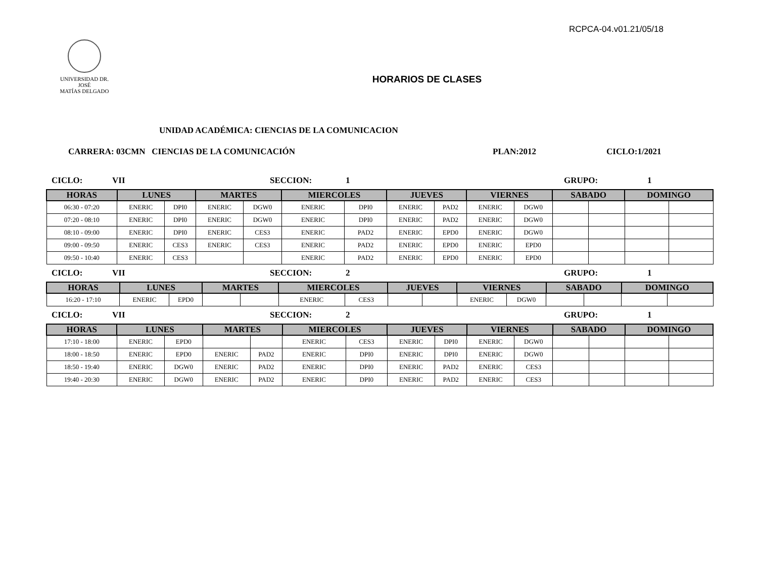RCPCA-04.v01.21/05/18
UNIVERSIDAD DR. JOSÉ
MATÍAS DELGADO
HORARIOS DE CLASES
UNIDAD ACADÉMICA: CIENCIAS DE LA COMUNICACION
CARRERA: 03CMN CIENCIAS DE LA COMUNICACIÓN PLAN:2012 CICLO:1/2021
CICLO: VII SECCION: 1 GRUPO: 1
| HORAS | LUNES | | MARTES | | MIERCOLES | | JUEVES | | VIERNES | | SABADO | | DOMINGO | |
| --- | --- | --- | --- | --- | --- | --- | --- | --- | --- | --- | --- | --- | --- | --- |
| 06:30 - 07:20 | ENERIC | DPI0 | ENERIC | DGW0 | ENERIC | DPI0 | ENERIC | PAD2 | ENERIC | DGW0 | | | | |
| 07:20 - 08:10 | ENERIC | DPI0 | ENERIC | DGW0 | ENERIC | DPI0 | ENERIC | PAD2 | ENERIC | DGW0 | | | | |
| 08:10 - 09:00 | ENERIC | DPI0 | ENERIC | CES3 | ENERIC | PAD2 | ENERIC | EPD0 | ENERIC | DGW0 | | | | |
| 09:00 - 09:50 | ENERIC | CES3 | ENERIC | CES3 | ENERIC | PAD2 | ENERIC | EPD0 | ENERIC | EPD0 | | | | |
| 09:50 - 10:40 | ENERIC | CES3 | | | ENERIC | PAD2 | ENERIC | EPD0 | ENERIC | EPD0 | | | | |
CICLO: VII SECCION: 2 GRUPO: 1
| HORAS | LUNES | | MARTES | | MIERCOLES | | JUEVES | | VIERNES | | SABADO | | DOMINGO | |
| --- | --- | --- | --- | --- | --- | --- | --- | --- | --- | --- | --- | --- | --- | --- |
| 16:20 - 17:10 | ENERIC | EPD0 | | | ENERIC | CES3 | | | ENERIC | DGW0 | | | | |
CICLO: VII SECCION: 2 GRUPO: 1
| HORAS | LUNES | | MARTES | | MIERCOLES | | JUEVES | | VIERNES | | SABADO | | DOMINGO | |
| --- | --- | --- | --- | --- | --- | --- | --- | --- | --- | --- | --- | --- | --- | --- |
| 17:10 - 18:00 | ENERIC | EPD0 | | | ENERIC | CES3 | ENERIC | DPI0 | ENERIC | DGW0 | | | | |
| 18:00 - 18:50 | ENERIC | EPD0 | ENERIC | PAD2 | ENERIC | DPI0 | ENERIC | DPI0 | ENERIC | DGW0 | | | | |
| 18:50 - 19:40 | ENERIC | DGW0 | ENERIC | PAD2 | ENERIC | DPI0 | ENERIC | PAD2 | ENERIC | CES3 | | | | |
| 19:40 - 20:30 | ENERIC | DGW0 | ENERIC | PAD2 | ENERIC | DPI0 | ENERIC | PAD2 | ENERIC | CES3 | | | | |